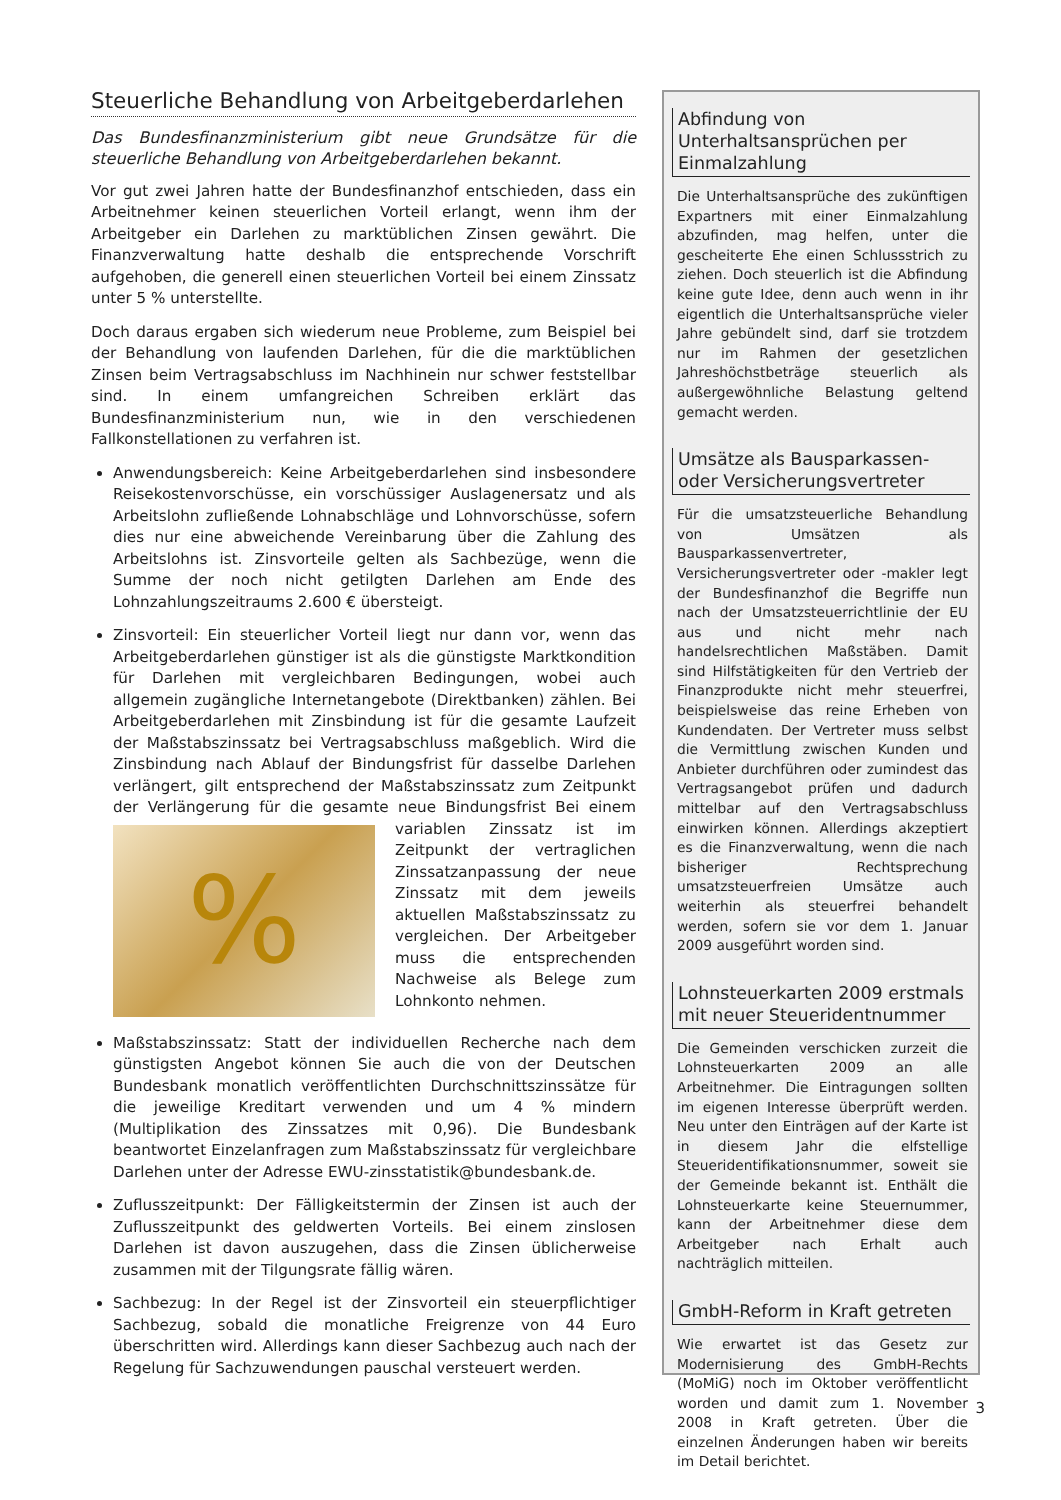Steuerliche Behandlung von Arbeitgeberdarlehen
Das Bundesfinanzministerium gibt neue Grundsätze für die steuerliche Behandlung von Arbeitgeberdarlehen bekannt.
Vor gut zwei Jahren hatte der Bundesfinanzhof entschieden, dass ein Arbeitnehmer keinen steuerlichen Vorteil erlangt, wenn ihm der Arbeitgeber ein Darlehen zu marktüblichen Zinsen gewährt. Die Finanzverwaltung hatte deshalb die entsprechende Vorschrift aufgehoben, die generell einen steuerlichen Vorteil bei einem Zinssatz unter 5 % unterstellte.
Doch daraus ergaben sich wiederum neue Probleme, zum Beispiel bei der Behandlung von laufenden Darlehen, für die die marktüblichen Zinsen beim Vertragsabschluss im Nachhinein nur schwer feststellbar sind. In einem umfangreichen Schreiben erklärt das Bundesfinanzministerium nun, wie in den verschiedenen Fallkonstellationen zu verfahren ist.
Anwendungsbereich: Keine Arbeitgeberdarlehen sind insbesondere Reisekostenvorschüsse, ein vorschüssiger Auslagenersatz und als Arbeitslohn zufließende Lohnabschläge und Lohnvorschüsse, sofern dies nur eine abweichende Vereinbarung über die Zahlung des Arbeitslohns ist. Zinsvorteile gelten als Sachbezüge, wenn die Summe der noch nicht getilgten Darlehen am Ende des Lohnzahlungszeitraums 2.600 € übersteigt.
Zinsvorteil: Ein steuerlicher Vorteil liegt nur dann vor, wenn das Arbeitgeberdarlehen günstiger ist als die günstigste Marktkondition für Darlehen mit vergleichbaren Bedingungen, wobei auch allgemein zugängliche Internetangebote (Direktbanken) zählen. Bei Arbeitgeberdarlehen mit Zinsbindung ist für die gesamte Laufzeit der Maßstabszinssatz bei Vertragsabschluss maßgeblich. Wird die Zinsbindung nach Ablauf der Bindungsfrist für dasselbe Darlehen verlängert, gilt entsprechend der Maßstabszinssatz zum Zeitpunkt der Verlängerung für die gesamte neue
%
Bindungsfrist Bei einem variablen Zinssatz ist im Zeitpunkt der vertraglichen Zinssatzanpassung der neue Zinssatz mit dem jeweils aktuellen Maßstabszinssatz zu vergleichen. Der Arbeitgeber muss die entsprechenden Nachweise als Belege zum Lohnkonto nehmen.
Maßstabszinssatz: Statt der individuellen Recherche nach dem günstigsten Angebot können Sie auch die von der Deutschen Bundesbank monatlich veröffentlichten Durchschnittszinssätze für die jeweilige Kreditart verwenden und um 4 % mindern (Multiplikation des Zinssatzes mit 0,96). Die Bundesbank beantwortet Einzelanfragen zum Maßstabszinssatz für vergleichbare Darlehen unter der Adresse EWU-zinsstatistik@bundesbank.de.
Zuflusszeitpunkt: Der Fälligkeitstermin der Zinsen ist auch der Zuflusszeitpunkt des geldwerten Vorteils. Bei einem zinslosen Darlehen ist davon auszugehen, dass die Zinsen üblicherweise zusammen mit der Tilgungsrate fällig wären.
Sachbezug: In der Regel ist der Zinsvorteil ein steuerpflichtiger Sachbezug, sobald die monatliche Freigrenze von 44 Euro überschritten wird. Allerdings kann dieser Sachbezug auch nach der Regelung für Sachzuwendungen pauschal versteuert werden.
Abfindung von Unterhaltsansprüchen per Einmalzahlung
Die Unterhaltsansprüche des zukünftigen Expartners mit einer Einmalzahlung abzufinden, mag helfen, unter die gescheiterte Ehe einen Schlussstrich zu ziehen. Doch steuerlich ist die Abfindung keine gute Idee, denn auch wenn in ihr eigentlich die Unterhaltsansprüche vieler Jahre gebündelt sind, darf sie trotzdem nur im Rahmen der gesetzlichen Jahreshöchstbeträge steuerlich als außergewöhnliche Belastung geltend gemacht werden.
Umsätze als Bausparkassen- oder Versicherungsvertreter
Für die umsatzsteuerliche Behandlung von Umsätzen als Bausparkassenvertreter, Versicherungsvertreter oder -makler legt der Bundesfinanzhof die Begriffe nun nach der Umsatzsteuerrichtlinie der EU aus und nicht mehr nach handelsrechtlichen Maßstäben. Damit sind Hilfstätigkeiten für den Vertrieb der Finanzprodukte nicht mehr steuerfrei, beispielsweise das reine Erheben von Kundendaten. Der Vertreter muss selbst die Vermittlung zwischen Kunden und Anbieter durchführen oder zumindest das Vertragsangebot prüfen und dadurch mittelbar auf den Vertragsabschluss einwirken können. Allerdings akzeptiert es die Finanzverwaltung, wenn die nach bisheriger Rechtsprechung umsatzsteuerfreien Umsätze auch weiterhin als steuerfrei behandelt werden, sofern sie vor dem 1. Januar 2009 ausgeführt worden sind.
Lohnsteuerkarten 2009 erstmals mit neuer Steueridentnummer
Die Gemeinden verschicken zurzeit die Lohnsteuerkarten 2009 an alle Arbeitnehmer. Die Eintragungen sollten im eigenen Interesse überprüft werden. Neu unter den Einträgen auf der Karte ist in diesem Jahr die elfstellige Steueridentifikationsnummer, soweit sie der Gemeinde bekannt ist. Enthält die Lohnsteuerkarte keine Steuernummer, kann der Arbeitnehmer diese dem Arbeitgeber nach Erhalt auch nachträglich mitteilen.
GmbH-Reform in Kraft getreten
Wie erwartet ist das Gesetz zur Modernisierung des GmbH-Rechts (MoMiG) noch im Oktober veröffentlicht worden und damit zum 1. November 2008 in Kraft getreten. Über die einzelnen Änderungen haben wir bereits im Detail berichtet.
3